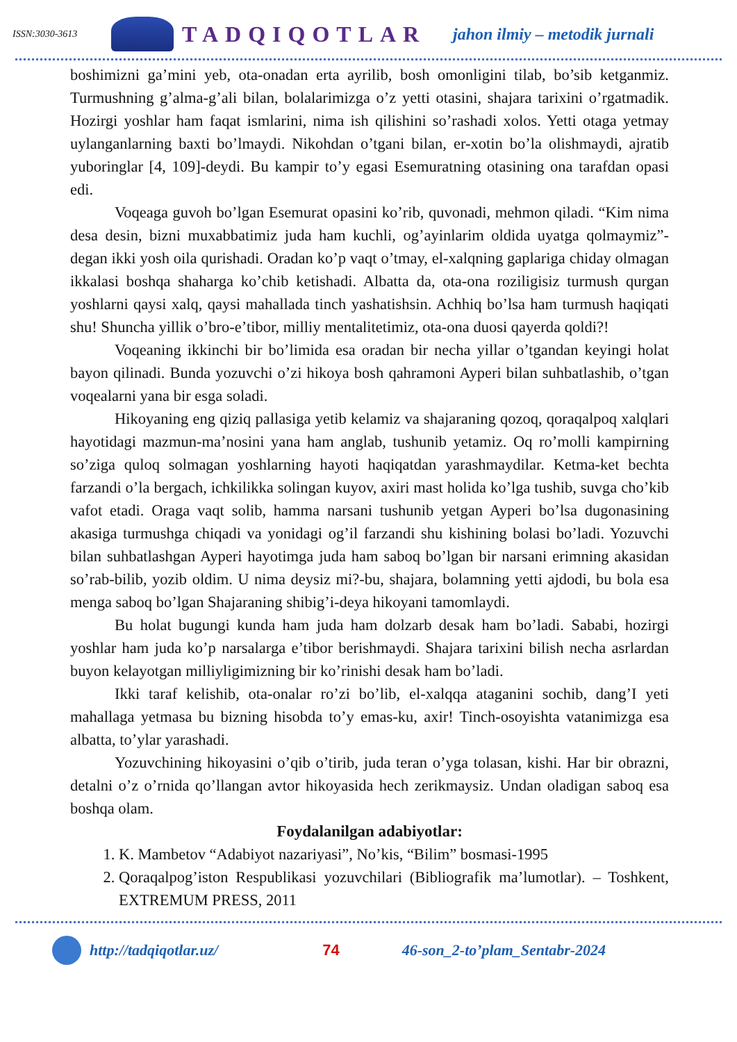ISSN:3030-3613
TADQIQOTLAR jahon ilmiy – metodik jurnali
boshimizni ga’mini yeb, ota-onadan erta ayrilib, bosh omonligini tilab, bo’sib ketganmiz. Turmushning g’alma-g’ali bilan, bolalarimizga o’z yetti otasini, shajara tarixini o’rgatmadik. Hozirgi yoshlar ham faqat ismlarini, nima ish qilishini so’rashadi xolos. Yetti otaga yetmay uylanganlarning baxti bo’lmaydi. Nikohdan o’tgani bilan, er-xotin bo’la olishmaydi, ajratib yuboringlar [4, 109]-deydi. Bu kampir to’y egasi Esemuratning otasining ona tarafdan opasi edi.
Voqeaga guvoh bo’lgan Esemurat opasini ko’rib, quvonadi, mehmon qiladi. “Kim nima desa desin, bizni muxabbatimiz juda ham kuchli, og’ayinlarim oldida uyatga qolmaymiz”-degan ikki yosh oila qurishadi. Oradan ko’p vaqt o’tmay, el-xalqning gaplariga chiday olmagan ikkalasi boshqa shaharga ko’chib ketishadi. Albatta da, ota-ona roziligisiz turmush qurgan yoshlarni qaysi xalq, qaysi mahallada tinch yashatishsin. Achhiq bo’lsa ham turmush haqiqati shu! Shuncha yillik o’bro-e’tibor, milliy mentalitetimiz, ota-ona duosi qayerda qoldi?!
Voqeaning ikkinchi bir bo’limida esa oradan bir necha yillar o’tgandan keyingi holat bayon qilinadi. Bunda yozuvchi o’zi hikoya bosh qahramoni Ayperi bilan suhbatlashib, o’tgan voqealarni yana bir esga soladi.
Hikoyaning eng qiziq pallasiga yetib kelamiz va shajaraning qozoq, qoraqalpoq xalqlari hayotidagi mazmun-ma’nosini yana ham anglab, tushunib yetamiz. Oq ro’molli kampirning so’ziga quloq solmagan yoshlarning hayoti haqiqatdan yarashmaydilar. Ketma-ket bechta farzandi o’la bergach, ichkilikka solingan kuyov, axiri mast holida ko’lga tushib, suvga cho’kib vafot etadi. Oraga vaqt solib, hamma narsani tushunib yetgan Ayperi bo’lsa dugonasining akasiga turmushga chiqadi va yonidagi og’il farzandi shu kishining bolasi bo’ladi. Yozuvchi bilan suhbatlashgan Ayperi hayotimga juda ham saboq bo’lgan bir narsani erimning akasidan so’rab-bilib, yozib oldim. U nima deysiz mi?-bu, shajara, bolamning yetti ajdodi, bu bola esa menga saboq bo’lgan Shajaraning shibig’i-deya hikoyani tamomlaydi.
Bu holat bugungi kunda ham juda ham dolzarb desak ham bo’ladi. Sababi, hozirgi yoshlar ham juda ko’p narsalarga e’tibor berishmaydi. Shajara tarixini bilish necha asrlardan buyon kelayotgan milliyligimizning bir ko’rinishi desak ham bo’ladi.
Ikki taraf kelishib, ota-onalar ro’zi bo’lib, el-xalqqa ataganini sochib, dang’I yeti mahallaga yetmasa bu bizning hisobda to’y emas-ku, axir! Tinch-osoyishta vatanimizga esa albatta, to’ylar yarashadi.
Yozuvchining hikoyasini o’qib o’tirib, juda teran o’yga tolasan, kishi. Har bir obrazni, detalni o’z o’rnida qo’llangan avtor hikoyasida hech zerikmaysiz. Undan oladigan saboq esa boshqa olam.
Foydalanilgan adabiyotlar:
1. K. Mambetov “Adabiyot nazariyasi”, No’kis, “Bilim” bosmasi-1995
2. Qoraqalpog’iston Respublikasi yozuvchilari (Bibliografik ma’lumotlar). – Toshkent, EXTREMUM PRESS, 2011
http://tadqiqotlar.uz/ 74 46-son_2-to’plam_Sentabr-2024